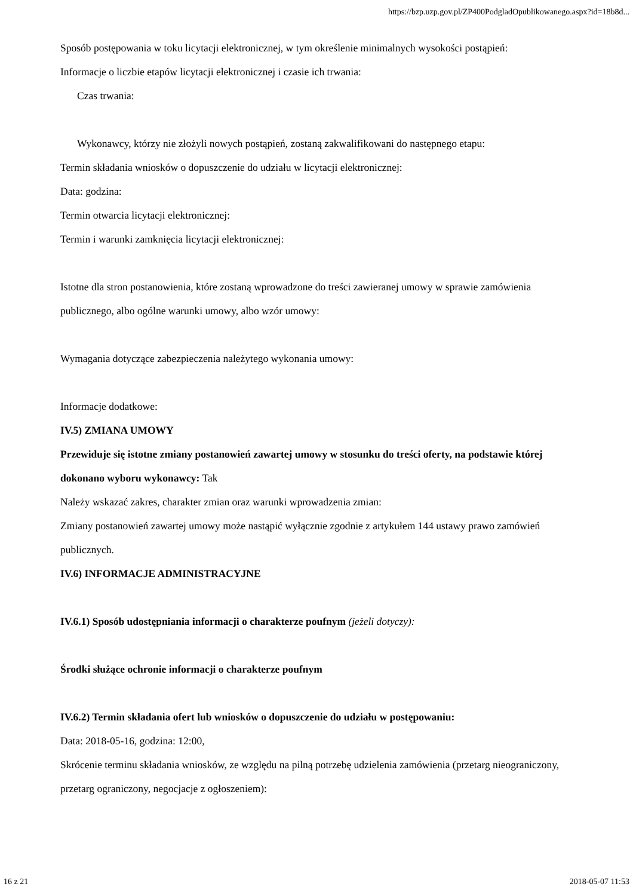https://bzp.uzp.gov.pl/ZP400PodgladOpublikowanego.aspx?id=18b8d...
Sposób postępowania w toku licytacji elektronicznej, w tym określenie minimalnych wysokości postąpień:
Informacje o liczbie etapów licytacji elektronicznej i czasie ich trwania:
Czas trwania:
Wykonawcy, którzy nie złożyli nowych postąpień, zostaną zakwalifikowani do następnego etapu:
Termin składania wniosków o dopuszczenie do udziału w licytacji elektronicznej:
Data: godzina:
Termin otwarcia licytacji elektronicznej:
Termin i warunki zamknięcia licytacji elektronicznej:
Istotne dla stron postanowienia, które zostaną wprowadzone do treści zawieranej umowy w sprawie zamówienia publicznego, albo ogólne warunki umowy, albo wzór umowy:
Wymagania dotyczące zabezpieczenia należytego wykonania umowy:
Informacje dodatkowe:
IV.5) ZMIANA UMOWY
Przewiduje się istotne zmiany postanowień zawartej umowy w stosunku do treści oferty, na podstawie której dokonano wyboru wykonawcy: Tak
Należy wskazać zakres, charakter zmian oraz warunki wprowadzenia zmian:
Zmiany postanowień zawartej umowy może nastąpić wyłącznie zgodnie z artykułem 144 ustawy prawo zamówień publicznych.
IV.6) INFORMACJE ADMINISTRACYJNE
IV.6.1) Sposób udostępniania informacji o charakterze poufnym (jeżeli dotyczy):
Środki służące ochronie informacji o charakterze poufnym
IV.6.2) Termin składania ofert lub wniosków o dopuszczenie do udziału w postępowaniu:
Data: 2018-05-16, godzina: 12:00,
Skrócenie terminu składania wniosków, ze względu na pilną potrzebę udzielenia zamówienia (przetarg nieograniczony, przetarg ograniczony, negocjacje z ogłoszeniem):
16 z 21 2018-05-07 11:53